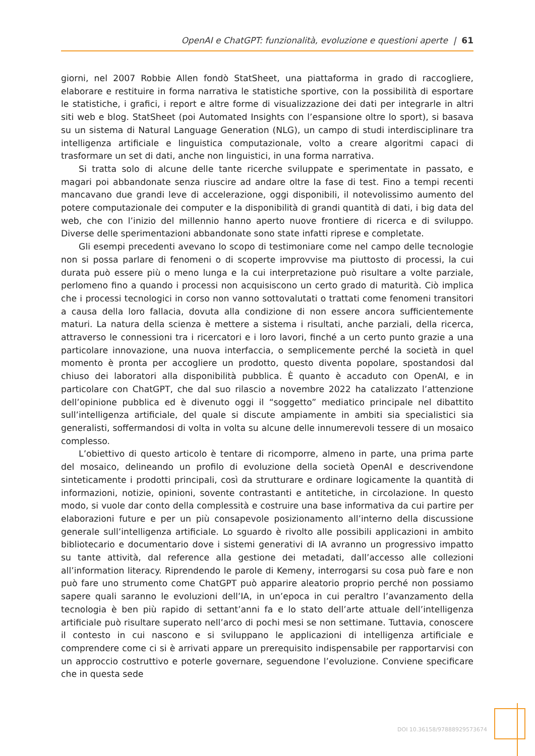OpenAI e ChatGPT: funzionalità, evoluzione e questioni aperte | 61
giorni, nel 2007 Robbie Allen fondò StatSheet, una piattaforma in grado di raccogliere, elaborare e restituire in forma narrativa le statistiche sportive, con la possibilità di esportare le statistiche, i grafici, i report e altre forme di visualizzazione dei dati per integrarle in altri siti web e blog. StatSheet (poi Automated Insights con l’espansione oltre lo sport), si basava su un sistema di Natural Language Generation (NLG), un campo di studi interdisciplinare tra intelligenza artificiale e linguistica computazionale, volto a creare algoritmi capaci di trasformare un set di dati, anche non linguistici, in una forma narrativa.
Si tratta solo di alcune delle tante ricerche sviluppate e sperimentate in passato, e magari poi abbandonate senza riuscire ad andare oltre la fase di test. Fino a tempi recenti mancavano due grandi leve di accelerazione, oggi disponibili, il notevolissimo aumento del potere computazionale dei computer e la disponibilità di grandi quantità di dati, i big data del web, che con l’inizio del millennio hanno aperto nuove frontiere di ricerca e di sviluppo. Diverse delle sperimentazioni abbandonate sono state infatti riprese e completate.
Gli esempi precedenti avevano lo scopo di testimoniare come nel campo delle tecnologie non si possa parlare di fenomeni o di scoperte improvvise ma piuttosto di processi, la cui durata può essere più o meno lunga e la cui interpretazione può risultare a volte parziale, perlomeno fino a quando i processi non acquisiscono un certo grado di maturità. Ciò implica che i processi tecnologici in corso non vanno sottovalutati o trattati come fenomeni transitori a causa della loro fallacia, dovuta alla condizione di non essere ancora sufficientemente maturi. La natura della scienza è mettere a sistema i risultati, anche parziali, della ricerca, attraverso le connessioni tra i ricercatori e i loro lavori, finché a un certo punto grazie a una particolare innovazione, una nuova interfaccia, o semplicemente perché la società in quel momento è pronta per accogliere un prodotto, questo diventa popolare, spostandosi dal chiuso dei laboratori alla disponibilità pubblica. È quanto è accaduto con OpenAI, e in particolare con ChatGPT, che dal suo rilascio a novembre 2022 ha catalizzato l’attenzione dell’opinione pubblica ed è divenuto oggi il “soggetto” mediatico principale nel dibattito sull’intelligenza artificiale, del quale si discute ampiamente in ambiti sia specialistici sia generalisti, soffermandosi di volta in volta su alcune delle innumerevoli tessere di un mosaico complesso.
L’obiettivo di questo articolo è tentare di ricomporre, almeno in parte, una prima parte del mosaico, delineando un profilo di evoluzione della società OpenAI e descrivendone sinteticamente i prodotti principali, così da strutturare e ordinare logicamente la quantità di informazioni, notizie, opinioni, sovente contrastanti e antitetiche, in circolazione. In questo modo, si vuole dar conto della complessità e costruire una base informativa da cui partire per elaborazioni future e per un più consapevole posizionamento all’interno della discussione generale sull’intelligenza artificiale. Lo sguardo è rivolto alle possibili applicazioni in ambito bibliotecario e documentario dove i sistemi generativi di IA avranno un progressivo impatto su tante attività, dal reference alla gestione dei metadati, dall’accesso alle collezioni all’information literacy. Riprendendo le parole di Kemeny, interrogarsi su cosa può fare e non può fare uno strumento come ChatGPT può apparire aleatorio proprio perché non possiamo sapere quali saranno le evoluzioni dell’IA, in un’epoca in cui peraltro l’avanzamento della tecnologia è ben più rapido di settant’anni fa e lo stato dell’arte attuale dell’intelligenza artificiale può risultare superato nell’arco di pochi mesi se non settimane. Tuttavia, conoscere il contesto in cui nascono e si sviluppano le applicazioni di intelligenza artificiale e comprendere come ci si è arrivati appare un prerequisito indispensabile per rapportarvisi con un approccio costruttivo e poterle governare, seguendone l’evoluzione. Conviene specificare che in questa sede
DOI 10.36158/97888929573674